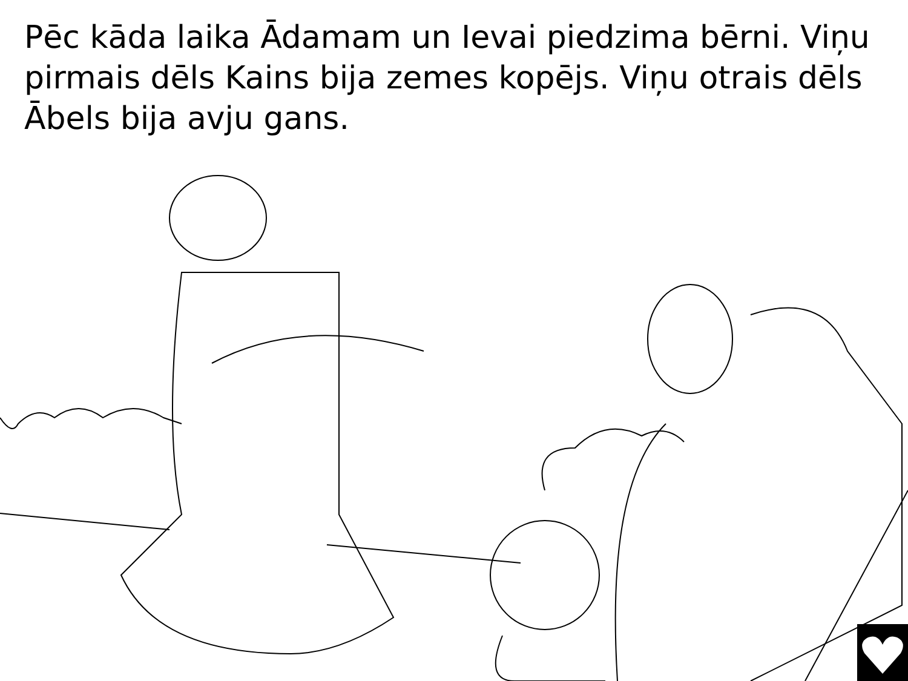Pēc kāda laika Ādamam un Ievai piedzima bērni. Viņu pirmais dēls Kains bija zemes kopējs. Viņu otrais dēls Ābels bija avju gans.